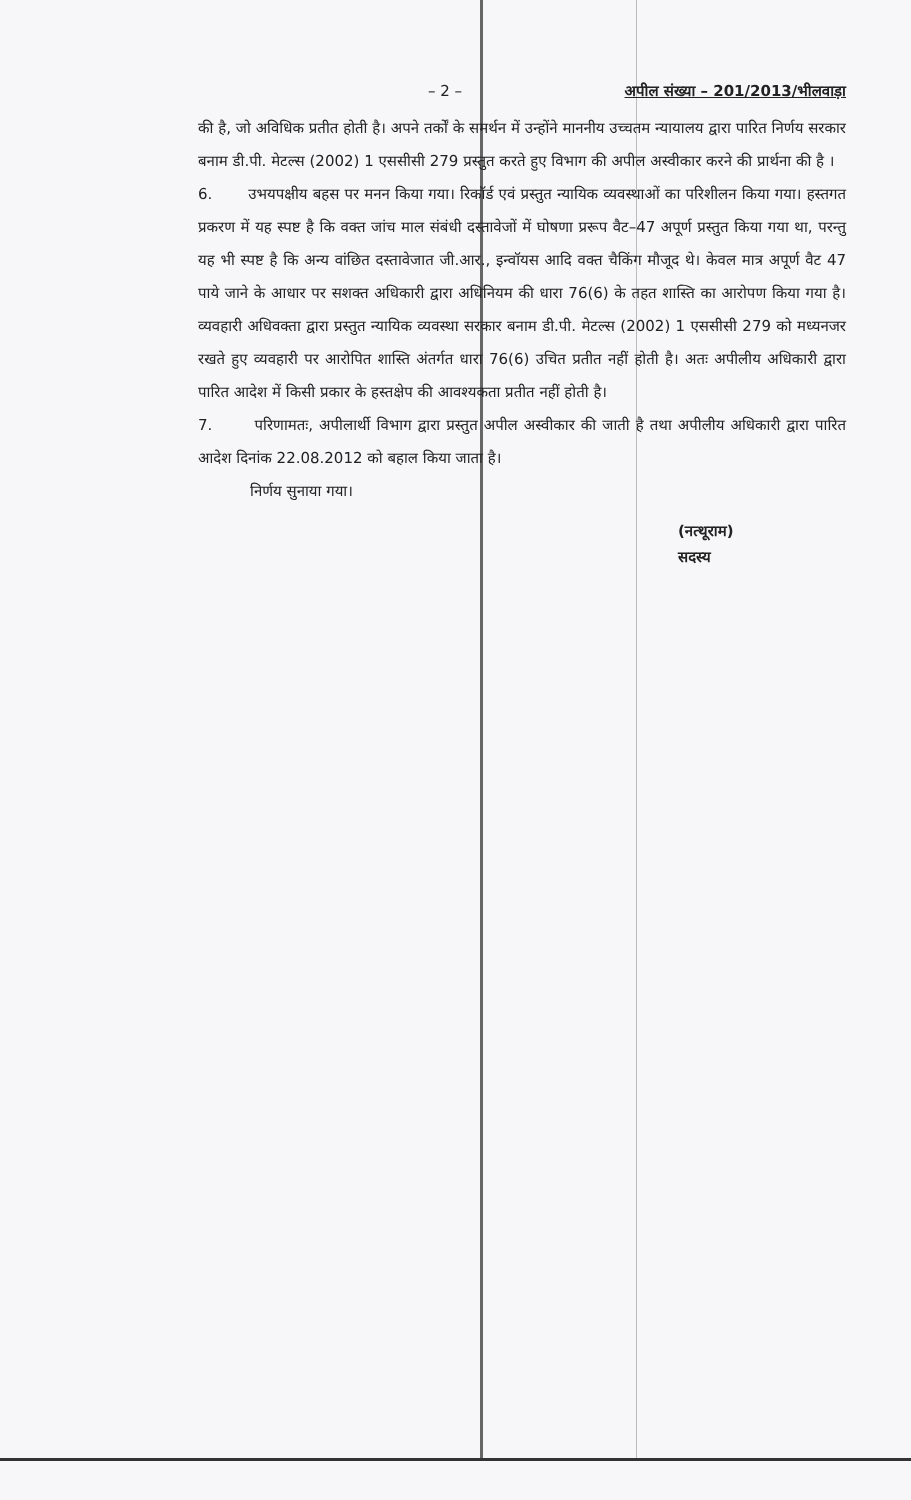– 2 – अपील संख्या – 201/2013/भीलवाड़ा
की है, जो अविधिक प्रतीत होती है। अपने तर्कों के समर्थन में उन्होंने माननीय उच्चतम न्यायालय द्वारा पारित निर्णय सरकार बनाम डी.पी. मेटल्स (2002) 1 एससीसी 279 प्रस्तुत करते हुए विभाग की अपील अस्वीकार करने की प्रार्थना की है ।
6. उभयपक्षीय बहस पर मनन किया गया। रिकॉर्ड एवं प्रस्तुत न्यायिक व्यवस्थाओं का परिशीलन किया गया। हस्तगत प्रकरण में यह स्पष्ट है कि वक्त जांच माल संबंधी दस्तावेजों में घोषणा प्ररूप वैट–47 अपूर्ण प्रस्तुत किया गया था, परन्तु यह भी स्पष्ट है कि अन्य वांछित दस्तावेजात जी.आर., इन्वॉयस आदि वक्त चैकिंग मौजूद थे। केवल मात्र अपूर्ण वैट 47 पाये जाने के आधार पर सशक्त अधिकारी द्वारा अधिनियम की धारा 76(6) के तहत शास्ति का आरोपण किया गया है। व्यवहारी अधिवक्ता द्वारा प्रस्तुत न्यायिक व्यवस्था सरकार बनाम डी.पी. मेटल्स (2002) 1 एससीसी 279 को मध्यनजर रखते हुए व्यवहारी पर आरोपित शास्ति अंतर्गत धारा 76(6) उचित प्रतीत नहीं होती है। अतः अपीलीय अधिकारी द्वारा पारित आदेश में किसी प्रकार के हस्तक्षेप की आवश्यकता प्रतीत नहीं होती है।
7. परिणामतः, अपीलार्थी विभाग द्वारा प्रस्तुत अपील अस्वीकार की जाती है तथा अपीलीय अधिकारी द्वारा पारित आदेश दिनांक 22.08.2012 को बहाल किया जाता है।
निर्णय सुनाया गया।
(नत्थूराम)
सदस्य